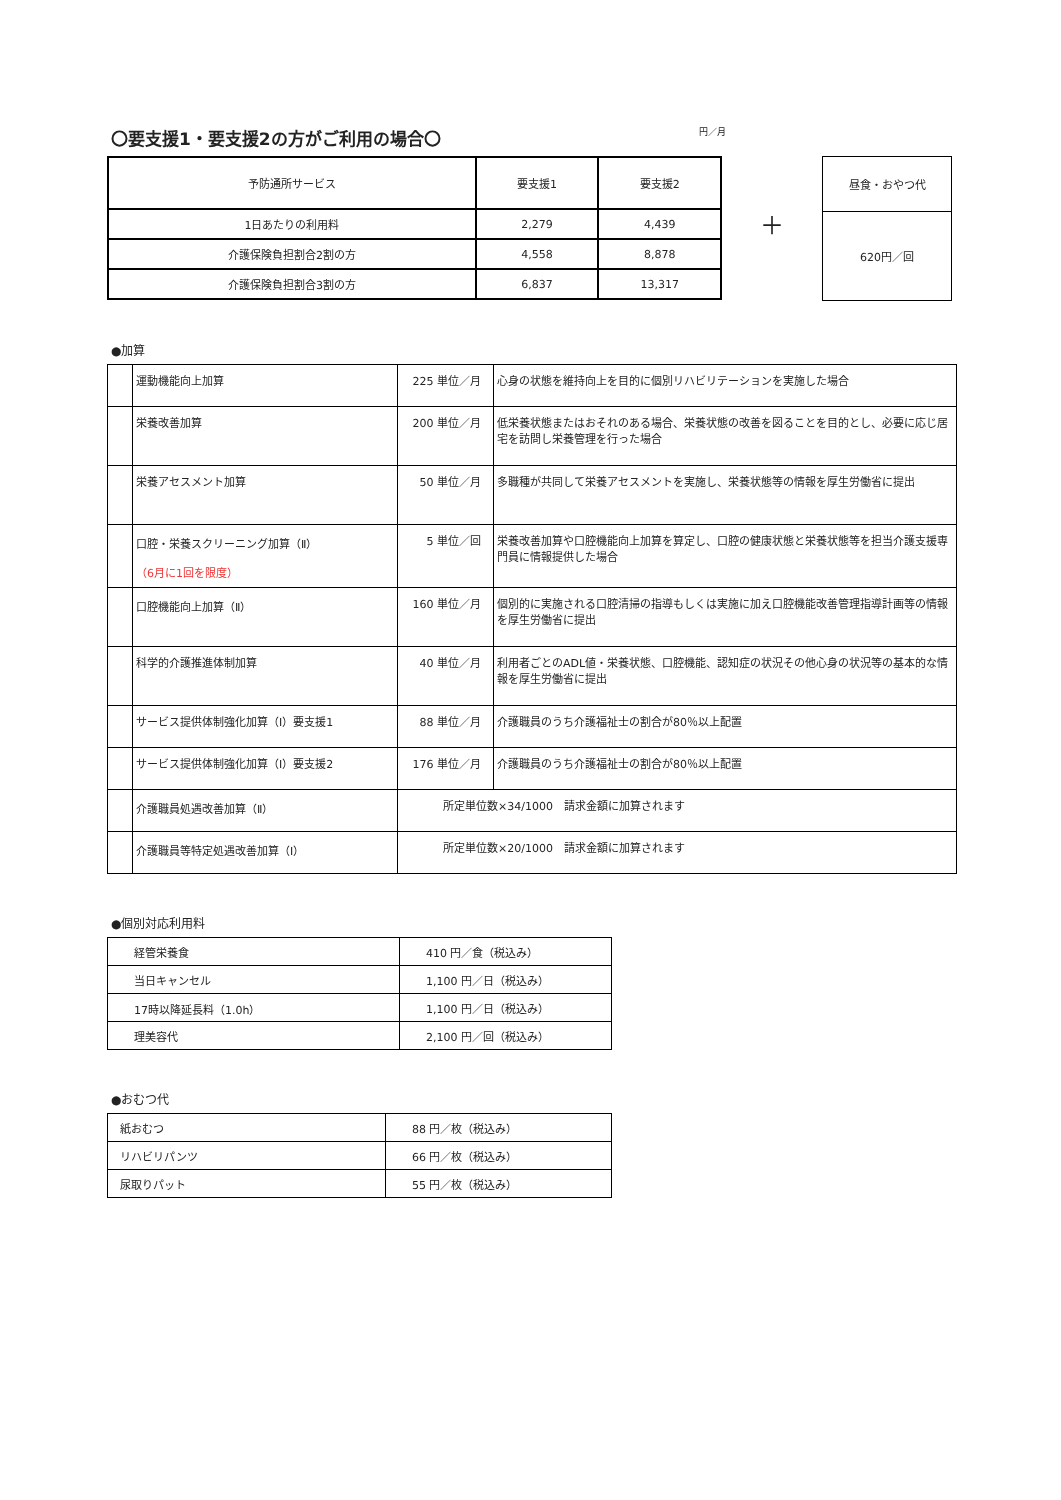〇要支援1・要支援2の方がご利用の場合〇 円／月
| 予防通所サービス | 要支援1 | 要支援2 |
| --- | --- | --- |
| 1日あたりの利用料 | 2,279 | 4,439 |
| 介護保険負担割合2割の方 | 4,558 | 8,878 |
| 介護保険負担割合3割の方 | 6,837 | 13,317 |
＋
| 昼食・おやつ代 |
| --- |
| 620円／回 |
●加算
| | 運動機能向上加算 | 225 単位／月 | 心身の状態を維持向上を目的に個別リハビリテーションを実施した場合 |
| | 栄養改善加算 | 200 単位／月 | 低栄養状態またはおそれのある場合、栄養状態の改善を図ることを目的とし、必要に応じ居宅を訪問し栄養管理を行った場合 |
| | 栄養アセスメント加算 | 50 単位／月 | 多職種が共同して栄養アセスメントを実施し、栄養状態等の情報を厚生労働省に提出 |
| | 口腔・栄養スクリーニング加算（Ⅱ） （6月に1回を限度） | 5 単位／回 | 栄養改善加算や口腔機能向上加算を算定し、口腔の健康状態と栄養状態等を担当介護支援専門員に情報提供した場合 |
| | 口腔機能向上加算（Ⅱ） | 160 単位／月 | 個別的に実施される口腔清掃の指導もしくは実施に加え口腔機能改善管理指導計画等の情報を厚生労働省に提出 |
| | 科学的介護推進体制加算 | 40 単位／月 | 利用者ごとのADL値・栄養状態、口腔機能、認知症の状況その他心身の状況等の基本的な情報を厚生労働省に提出 |
| | サービス提供体制強化加算（Ⅰ）要支援1 | 88 単位／月 | 介護職員のうち介護福祉士の割合が80％以上配置 |
| | サービス提供体制強化加算（Ⅰ）要支援2 | 176 単位／月 | 介護職員のうち介護福祉士の割合が80％以上配置 |
| | 介護職員処遇改善加算（Ⅱ） | 所定単位数×34/1000 請求金額に加算されます | |
| | 介護職員等特定処遇改善加算（Ⅰ） | 所定単位数×20/1000 請求金額に加算されます | |
●個別対応利用料
| 経管栄養食 | 410 円／食（税込み） |
| 当日キャンセル | 1,100 円／日（税込み） |
| 17時以降延長料（1.0h） | 1,100 円／日（税込み） |
| 理美容代 | 2,100 円／回（税込み） |
●おむつ代
| 紙おむつ | 88 円／枚（税込み） |
| リハビリパンツ | 66 円／枚（税込み） |
| 尿取りパット | 55 円／枚（税込み） |